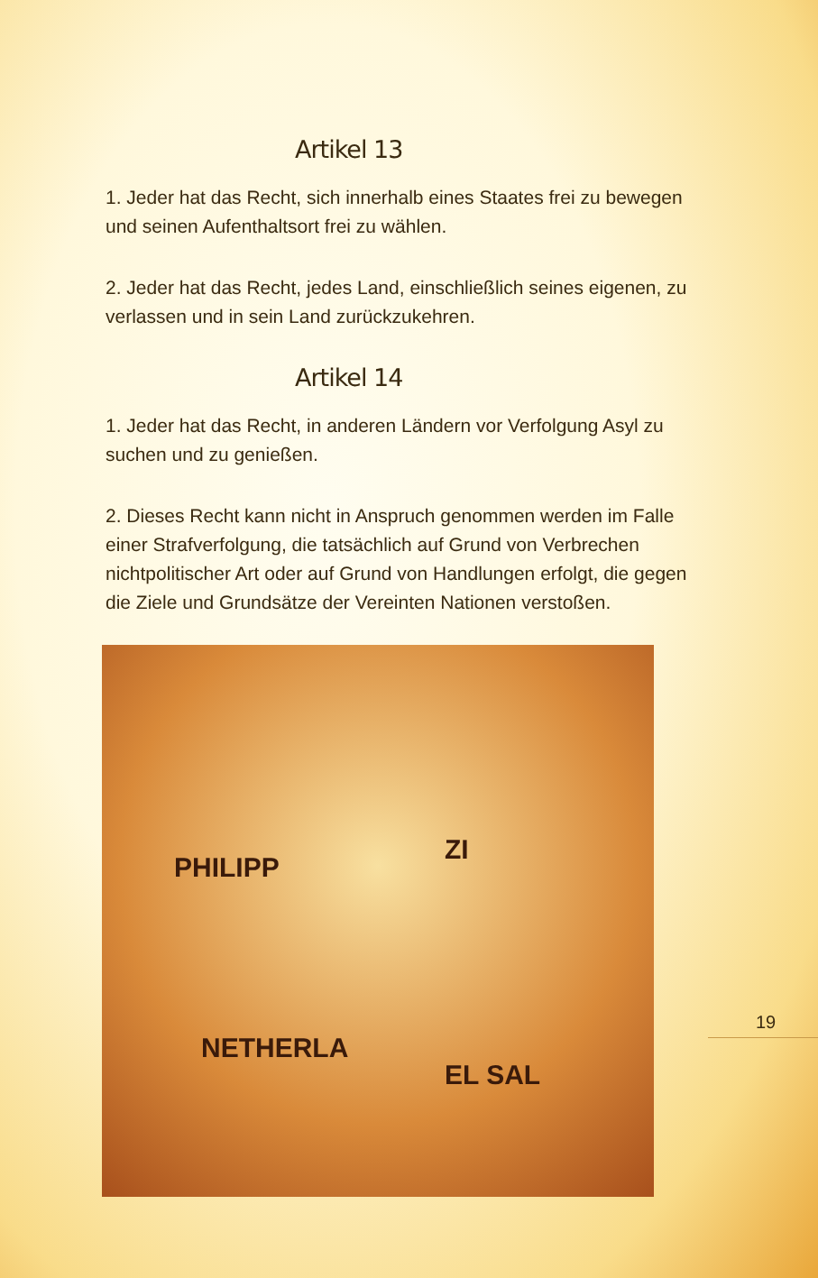Artikel 13
1. Jeder hat das Recht, sich innerhalb eines Staates frei zu bewegen und seinen Aufenthaltsort frei zu wählen.
2. Jeder hat das Recht, jedes Land, einschließlich seines eigenen, zu verlassen und in sein Land zurückzukehren.
Artikel 14
1. Jeder hat das Recht, in anderen Ländern vor Verfolgung Asyl zu suchen und zu genießen.
2. Dieses Recht kann nicht in Anspruch genommen werden im Falle einer Strafverfolgung, die tatsächlich auf Grund von Verbrechen nichtpolitischer Art oder auf Grund von Handlungen erfolgt, die gegen die Ziele und Grundsätze der Vereinten Nationen verstoßen.
PHILIPP
NETHERLA
ZI
EL SAL
19